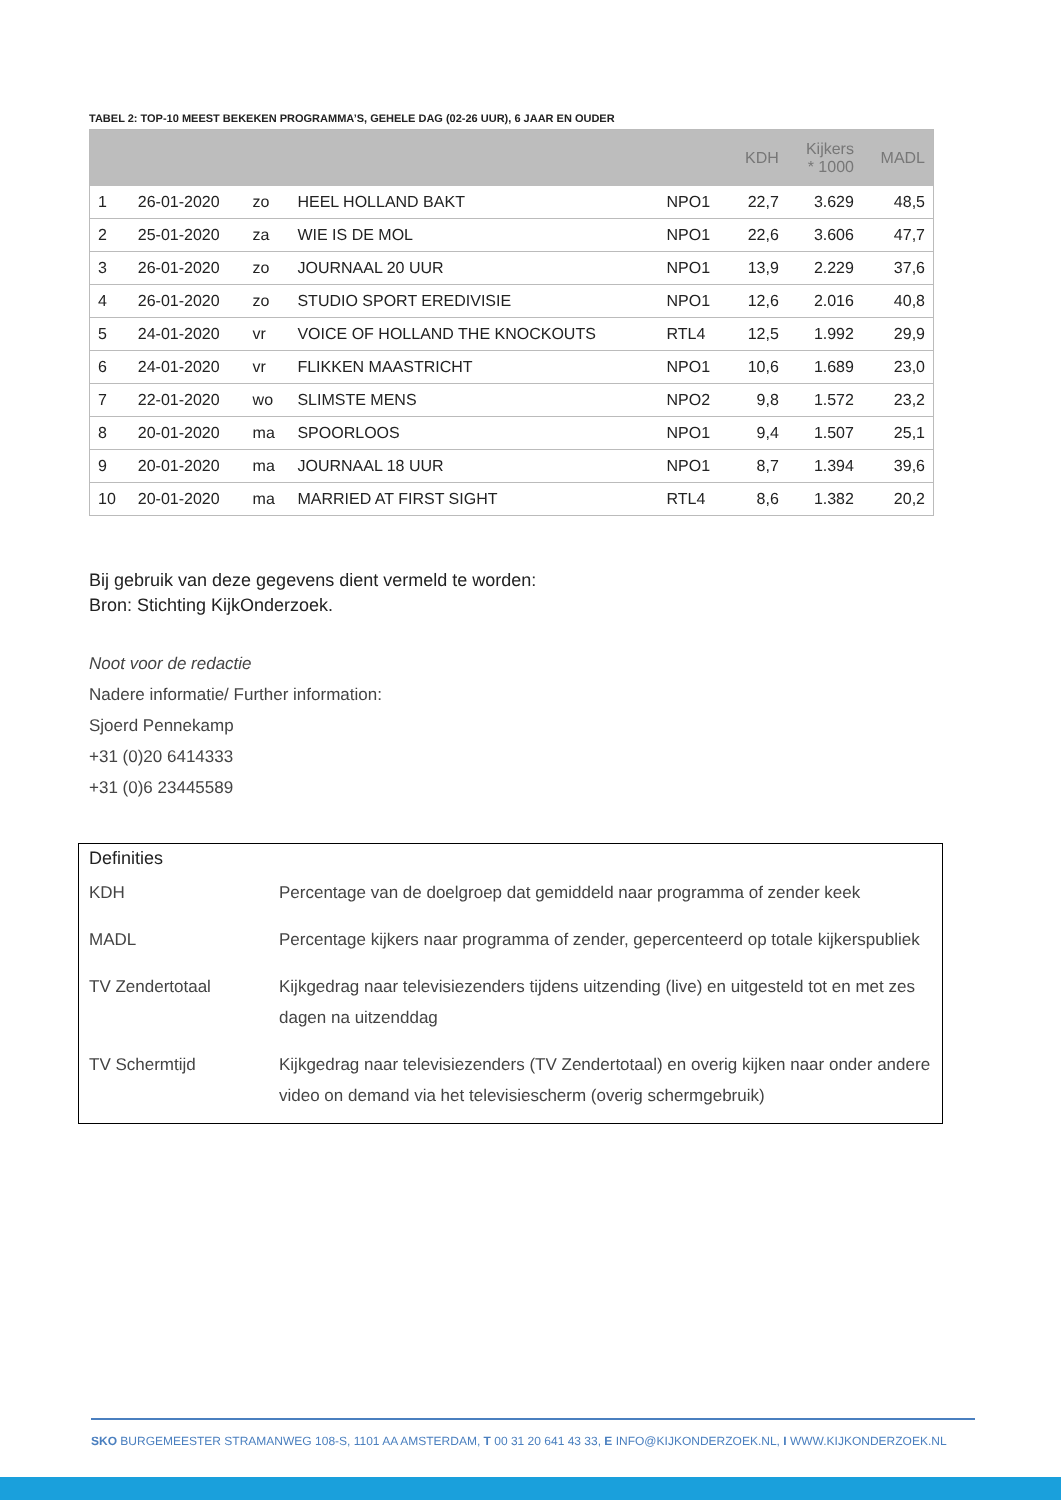TABEL 2: TOP-10 MEEST BEKEKEN PROGRAMMA’S, GEHELE DAG (02-26 UUR), 6 JAAR EN OUDER
| | | | | | KDH | Kijkers * 1000 | MADL |
| --- | --- | --- | --- | --- | --- | --- | --- |
| 1 | 26-01-2020 | zo | HEEL HOLLAND BAKT | NPO1 | 22,7 | 3.629 | 48,5 |
| 2 | 25-01-2020 | za | WIE IS DE MOL | NPO1 | 22,6 | 3.606 | 47,7 |
| 3 | 26-01-2020 | zo | JOURNAAL 20 UUR | NPO1 | 13,9 | 2.229 | 37,6 |
| 4 | 26-01-2020 | zo | STUDIO SPORT EREDIVISIE | NPO1 | 12,6 | 2.016 | 40,8 |
| 5 | 24-01-2020 | vr | VOICE OF HOLLAND THE KNOCKOUTS | RTL4 | 12,5 | 1.992 | 29,9 |
| 6 | 24-01-2020 | vr | FLIKKEN MAASTRICHT | NPO1 | 10,6 | 1.689 | 23,0 |
| 7 | 22-01-2020 | wo | SLIMSTE MENS | NPO2 | 9,8 | 1.572 | 23,2 |
| 8 | 20-01-2020 | ma | SPOORLOOS | NPO1 | 9,4 | 1.507 | 25,1 |
| 9 | 20-01-2020 | ma | JOURNAAL 18 UUR | NPO1 | 8,7 | 1.394 | 39,6 |
| 10 | 20-01-2020 | ma | MARRIED AT FIRST SIGHT | RTL4 | 8,6 | 1.382 | 20,2 |
Bij gebruik van deze gegevens dient vermeld te worden:
Bron: Stichting KijkOnderzoek.
Noot voor de redactie
Nadere informatie/ Further information:
Sjoerd Pennekamp
+31 (0)20 6414333
+31 (0)6 23445589
Definities
| KDH | Percentage van de doelgroep dat gemiddeld naar programma of zender keek |
| MADL | Percentage kijkers naar programma of zender, gepercenteerd op totale kijkerspubliek |
| TV Zendertotaal | Kijkgedrag naar televisiezenders tijdens uitzending (live) en uitgesteld tot en met zes dagen na uitzenddag |
| TV Schermtijd | Kijkgedrag naar televisiezenders (TV Zendertotaal) en overig kijken naar onder andere video on demand via het televisiescherm (overig schermgebruik) |
SKO BURGEMEESTER STRAMANWEG 108-S, 1101 AA AMSTERDAM, T 00 31 20 641 43 33, E INFO@KIJKONDERZOEK.NL, I WWW.KIJKONDERZOEK.NL